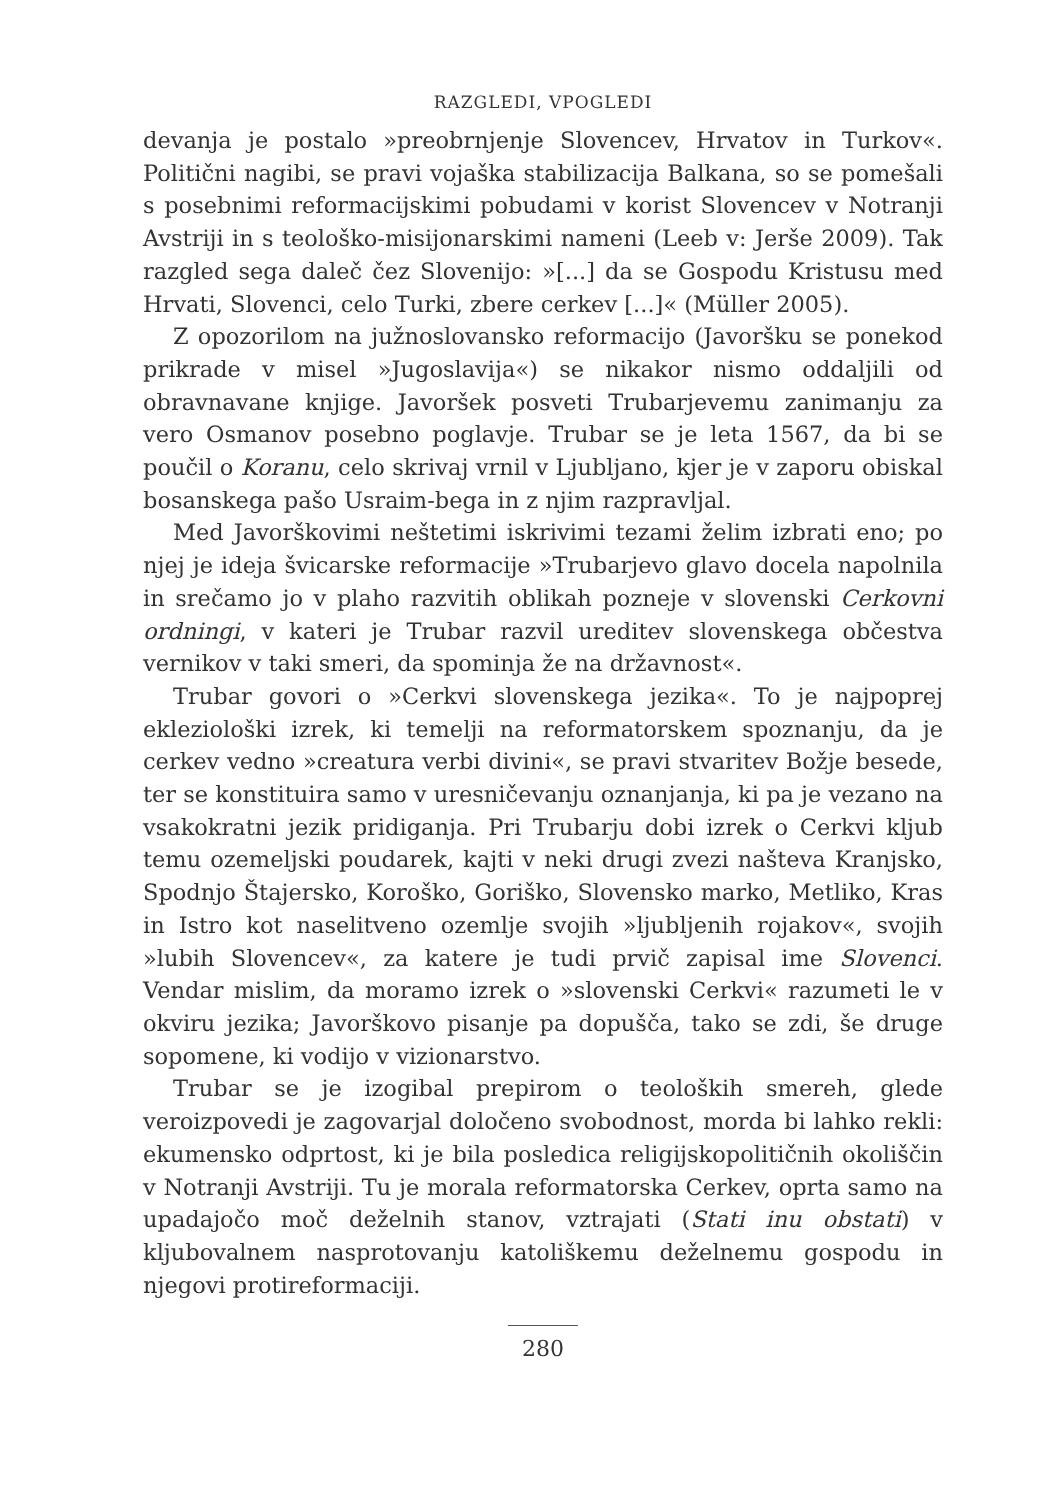RAZGLEDI, VPOGLEDI
devanja je postalo »preobrnjenje Slovencev, Hrvatov in Turkov«. Politični nagibi, se pravi vojaška stabilizacija Balkana, so se pomešali s posebnimi reformacijskimi pobudami v korist Slovencev v Notranji Avstriji in s teološko-misijonarskimi nameni (Leeb v: Jerše 2009). Tak razgled sega daleč čez Slovenijo: »[...] da se Gospodu Kristusu med Hrvati, Slovenci, celo Turki, zbere cerkev [...]« (Müller 2005).
Z opozorilom na južnoslovansko reformacijo (Javoršku se ponekod prikrade v misel »Jugoslavija«) se nikakor nismo oddaljili od obravnavane knjige. Javoršek posveti Trubarjevemu zanimanju za vero Osmanov posebno poglavje. Trubar se je leta 1567, da bi se poučil o Koranu, celo skrivaj vrnil v Ljubljano, kjer je v zaporu obiskal bosanskega pašo Usraim-bega in z njim razpravljal.
Med Javorškovimi neštetimi iskrivimi tezami želim izbrati eno; po njej je ideja švicarske reformacije »Trubarjevo glavo docela napolnila in srečamo jo v plaho razvitih oblikah pozneje v slovenski Cerkovni ordningi, v kateri je Trubar razvil ureditev slovenskega občestva vernikov v taki smeri, da spominja že na državnost«.
Trubar govori o »Cerkvi slovenskega jezika«. To je najpoprej ekleziološki izrek, ki temelji na reformatorskem spoznanju, da je cerkev vedno »creatura verbi divini«, se pravi stvaritev Božje besede, ter se konstituira samo v uresničevanju oznanjanja, ki pa je vezano na vsakokratni jezik pridiganja. Pri Trubarju dobi izrek o Cerkvi kljub temu ozemeljski poudarek, kajti v neki drugi zvezi našteva Kranjsko, Spodnjo Štajersko, Koroško, Goriško, Slovensko marko, Metliko, Kras in Istro kot naselitveno ozemlje svojih »ljubljenih rojakov«, svojih »lubih Slovencev«, za katere je tudi prvič zapisal ime Slovenci. Vendar mislim, da moramo izrek o »slovenski Cerkvi« razumeti le v okviru jezika; Javorškovo pisanje pa dopušča, tako se zdi, še druge sopomene, ki vodijo v vizionarstvo.
Trubar se je izogibal prepirom o teoloških smereh, glede veroizpovedi je zagovarjal določeno svobodnost, morda bi lahko rekli: ekumensko odprtost, ki je bila posledica religijskopolitičnih okoliščin v Notranji Avstriji. Tu je morala reformatorska Cerkev, oprta samo na upadajočo moč deželnih stanov, vztrajati (Stati inu obstati) v kljubovalnem nasprotovanju katoliškemu deželnemu gospodu in njegovi protireformaciji.
280